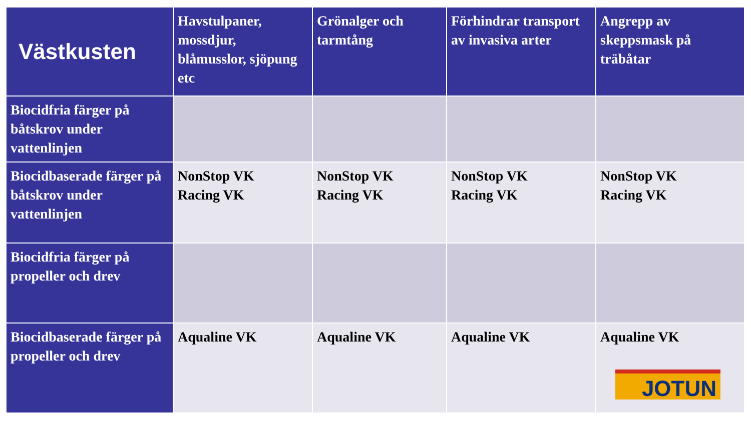| Västkusten | Havstulpaner, mossdjur, blåmusslor, sjöpung etc | Grönalger och tarmtång | Förhindrar transport av invasiva arter | Angrepp av skeppsmask på träbåtar |
| --- | --- | --- | --- | --- |
| Biocidfria färger på båtskrov under vattenlinjen | | | | |
| Biocidbaserade färger på båtskrov under vattenlinjen | NonStop VK Racing VK | NonStop VK Racing VK | NonStop VK Racing VK | NonStop VK Racing VK |
| Biocidfria färger på propeller och drev | | | | |
| Biocidbaserade färger på propeller och drev | Aqualine VK | Aqualine VK | Aqualine VK | Aqualine VK JOTUN |